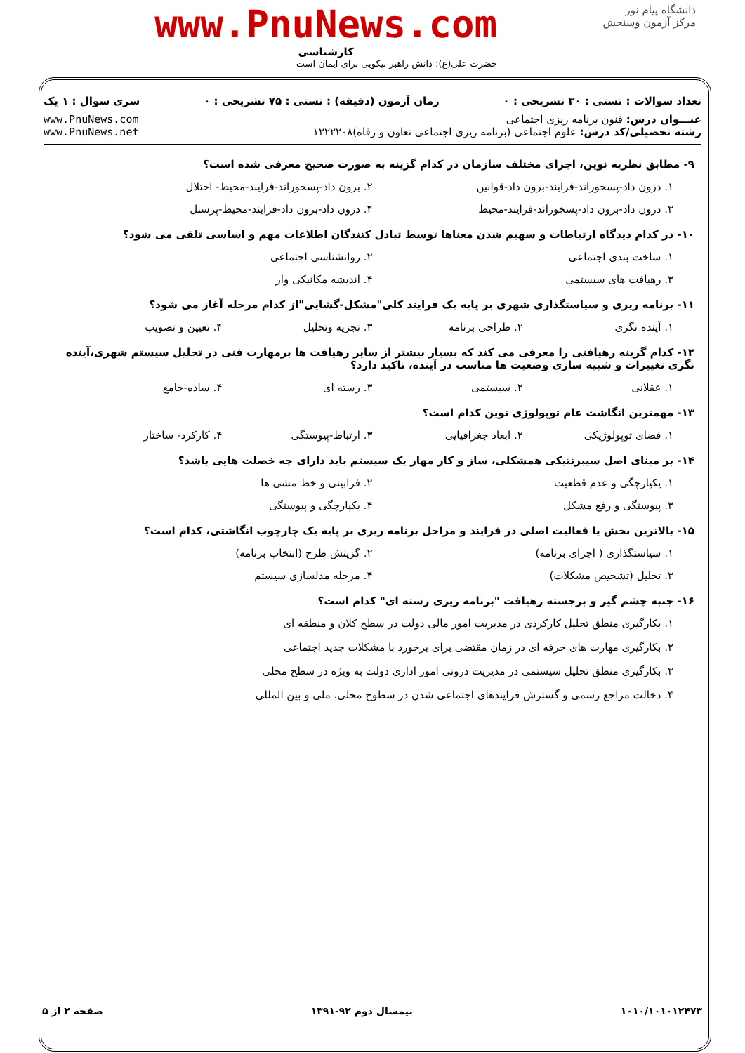دانشگاه پیام نور
مرکز آزمون وسنجش
www.PnuNews.com
کارشناسی
حضرت علی(ع): دانش راهبر نیکویی برای ایمان است
تعداد سوالات : تستی : ۳۰ تشریحی : ۰ زمان آزمون (دقیقه) : تستی : ۷۵ تشریحی : ۰ سری سوال : ۱ یک
عنـــوان درس: فنون برنامه ریزی اجتماعی
رشته تحصیلی/کد درس: علوم اجتماعی (برنامه ریزی اجتماعی تعاون و رفاه)۱۲۲۲۲۰۸ www.PnuNews.com
www.PnuNews.net
۹- مطابق نظریه نوین، اجزای مختلف سازمان در کدام گزینه به صورت صحیح معرفی شده است؟
۱. درون داد-پسخوراند-فرایند-برون داد-قوانین ۲. برون داد-پسخوراند-فرایند-محیط- اختلال
۳. درون داد-برون داد-پسخوراند-فرایند-محیط ۴. درون داد-برون داد-فرایند-محیط-پرسنل
۱۰- در کدام دیدگاه ارتباطات و سهیم شدن معناها توسط تبادل کنندگان اطلاعات مهم و اساسی تلقی می شود؟
۱. ساخت بندی اجتماعی ۲. روانشناسی اجتماعی
۳. رهیافت های سیستمی ۴. اندیشه مکانیکی وار
۱۱- برنامه ریزی و سیاستگذاری شهری بر پایه یک فرایند کلی"مشکل-گشایی"از کدام مرحله آغاز می شود؟
۱. آینده نگری ۲. طراحی برنامه ۳. تجزیه وتحلیل ۴. تعیین و تصویب
۱۲- کدام گزینه رهیافتی را معرفی می کند که بسیار بیشتر از سایر رهیافت ها برمهارت فنی در تحلیل سیستم شهری،آینده نگری تغییرات و شبیه سازی وضعیت ها مناسب در آینده، تاکید دارد؟
۱. عقلانی ۲. سیستمی ۳. رسته ای ۴. ساده-جامع
۱۳- مهمترین انگاشت عام توپولوژی نوین کدام است؟
۱. فضای توپولوژیکی ۲. ابعاد جغرافیایی ۳. ارتباط-پیوستگی ۴. کارکرد- ساختار
۱۴- بر مبنای اصل سیبرنتیکی همشکلی، ساز و کار مهار یک سیستم باید دارای چه خصلت هایی باشد؟
۱. یکپارچگی و عدم قطعیت ۲. فرابینی و خط مشی ها
۳. پیوستگی و رفع مشکل ۴. یکپارچگی و پیوستگی
۱۵- بالاترین بخش یا فعالیت اصلی در فرایند و مراحل برنامه ریزی بر پایه یک چارچوب انگاشتی، کدام است؟
۱. سیاستگذاری ( اجرای برنامه) ۲. گزینش طرح (انتخاب برنامه)
۳. تحلیل (تشخیص مشکلات) ۴. مرحله مدلسازی سیستم
۱۶- جنبه چشم گیر و برجسته رهیافت "برنامه ریزی رسته ای" کدام است؟
۱. بکارگیری منطق تحلیل کارکردی در مدیریت امور مالی دولت در سطح کلان و منطقه ای
۲. بکارگیری مهارت های حرفه ای در زمان مقتضی برای برخورد با مشکلات جدید اجتماعی
۳. بکارگیری منطق تحلیل سیستمی در مدیریت درونی امور اداری دولت به ویژه در سطح محلی
۴. دخالت مراجع رسمی و گسترش فرایندهای اجتماعی شدن در سطوح محلی، ملی و بین المللی
۱۰۱۰/۱۰۱۰۱۲۴۷۳ نیمسال دوم ۹۲-۱۳۹۱ صفحه ۲ از ۵